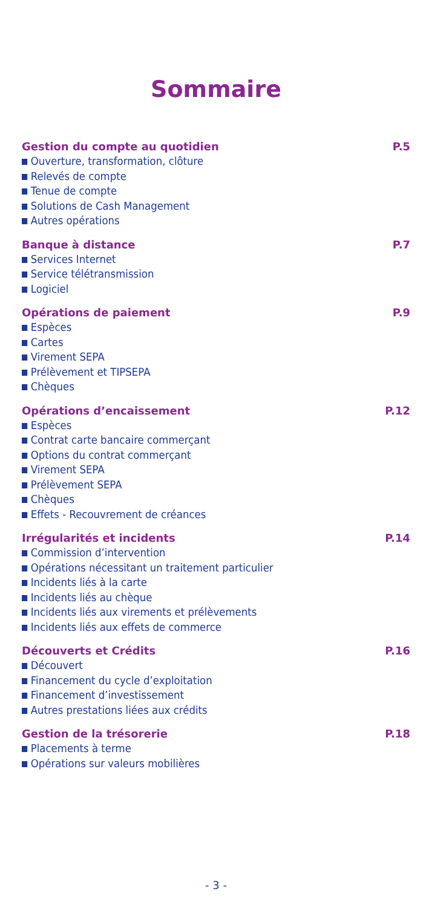Sommaire
Gestion du compte au quotidien P.5
Ouverture, transformation, clôture
Relevés de compte
Tenue de compte
Solutions de Cash Management
Autres opérations
Banque à distance P.7
Services Internet
Service télétransmission
Logiciel
Opérations de paiement P.9
Espèces
Cartes
Virement SEPA
Prélèvement et TIPSEPA
Chèques
Opérations d’encaissement P.12
Espèces
Contrat carte bancaire commerçant
Options du contrat commerçant
Virement SEPA
Prélèvement SEPA
Chèques
Effets - Recouvrement de créances
Irrégularités et incidents P.14
Commission d’intervention
Opérations nécessitant un traitement particulier
Incidents liés à la carte
Incidents liés au chèque
Incidents liés aux virements et prélèvements
Incidents liés aux effets de commerce
Découverts et Crédits P.16
Découvert
Financement du cycle d’exploitation
Financement d’investissement
Autres prestations liées aux crédits
Gestion de la trésorerie P.18
Placements à terme
Opérations sur valeurs mobilières
- 3 -